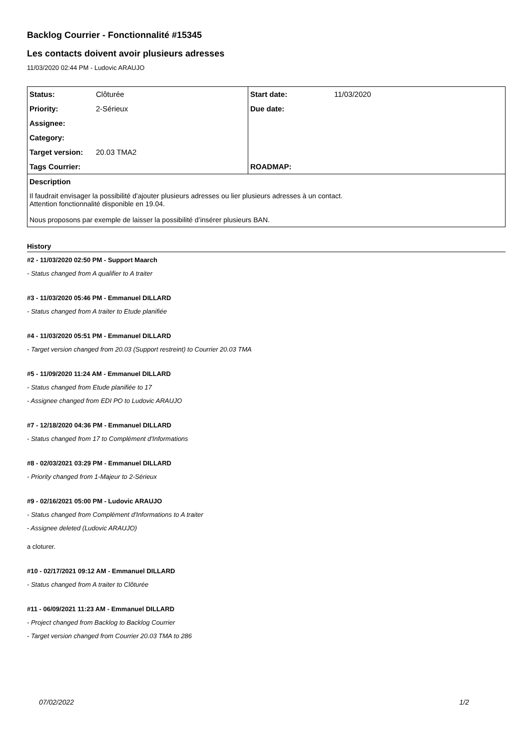Backlog Courrier - Fonctionnalité #15345
Les contacts doivent avoir plusieurs adresses
11/03/2020 02:44 PM - Ludovic ARAUJO
| Status: | Clôturée | Start date: | 11/03/2020 |
| Priority: | 2-Sérieux | Due date: | |
| Assignee: | | | |
| Category: | | | |
| Target version: | 20.03 TMA2 | | |
| Tags Courrier: | | ROADMAP: | |
| Description | | | |
| Il faudrait envisager la possibilité d'ajouter plusieurs adresses ou lier plusieurs adresses à un contact. Attention fonctionnalité disponible en 19.04. Nous proposons par exemple de laisser la possibilité d’insérer plusieurs BAN. | | | |
History
#2 - 11/03/2020 02:50 PM - Support Maarch
- Status changed from A qualifier to A traiter
#3 - 11/03/2020 05:46 PM - Emmanuel DILLARD
- Status changed from A traiter to Etude planifiée
#4 - 11/03/2020 05:51 PM - Emmanuel DILLARD
- Target version changed from 20.03 (Support restreint) to Courrier 20.03 TMA
#5 - 11/09/2020 11:24 AM - Emmanuel DILLARD
- Status changed from Etude planifiée to 17
- Assignee changed from EDI PO to Ludovic ARAUJO
#7 - 12/18/2020 04:36 PM - Emmanuel DILLARD
- Status changed from 17 to Complément d'Informations
#8 - 02/03/2021 03:29 PM - Emmanuel DILLARD
- Priority changed from 1-Majeur to 2-Sérieux
#9 - 02/16/2021 05:00 PM - Ludovic ARAUJO
- Status changed from Complément d'Informations to A traiter
- Assignee deleted (Ludovic ARAUJO)
a cloturer.
#10 - 02/17/2021 09:12 AM - Emmanuel DILLARD
- Status changed from A traiter to Clôturée
#11 - 06/09/2021 11:23 AM - Emmanuel DILLARD
- Project changed from Backlog to Backlog Courrier
- Target version changed from Courrier 20.03 TMA to 286
07/02/2022 1/2